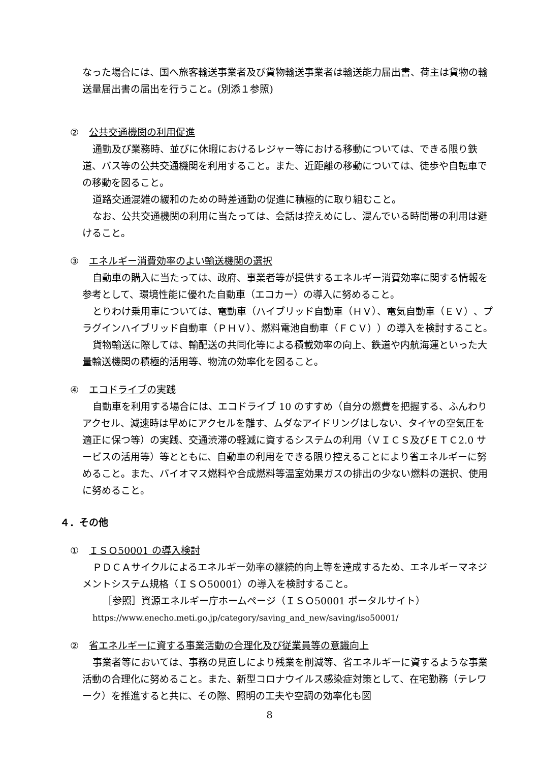なった場合には、国へ旅客輸送事業者及び貨物輸送事業者は輸送能力届出書、荷主は貨物の輸送量届出書の届出を行うこと。(別添１参照)
② 公共交通機関の利用促進
通勤及び業務時、並びに休暇におけるレジャー等における移動については、できる限り鉄道、バス等の公共交通機関を利用すること。また、近距離の移動については、徒歩や自転車での移動を図ること。
道路交通混雑の緩和のための時差通勤の促進に積極的に取り組むこと。
なお、公共交通機関の利用に当たっては、会話は控えめにし、混んでいる時間帯の利用は避けること。
③ エネルギー消費効率のよい輸送機関の選択
自動車の購入に当たっては、政府、事業者等が提供するエネルギー消費効率に関する情報を参考として、環境性能に優れた自動車（エコカー）の導入に努めること。
とりわけ乗用車については、電動車（ハイブリッド自動車（ＨＶ）、電気自動車（ＥＶ）、プラグインハイブリッド自動車（ＰＨＶ）、燃料電池自動車（ＦＣＶ））の導入を検討すること。
貨物輸送に際しては、輸配送の共同化等による積載効率の向上、鉄道や内航海運といった大量輸送機関の積極的活用等、物流の効率化を図ること。
④ エコドライブの実践
自動車を利用する場合には、エコドライブ 10 のすすめ（自分の燃費を把握する、ふんわりアクセル、減速時は早めにアクセルを離す、ムダなアイドリングはしない、タイヤの空気圧を適正に保つ等）の実践、交通渋滞の軽減に資するシステムの利用（ＶＩＣＳ及びＥＴＣ2.0 サービスの活用等）等とともに、自動車の利用をできる限り控えることにより省エネルギーに努めること。また、バイオマス燃料や合成燃料等温室効果ガスの排出の少ない燃料の選択、使用に努めること。
４．その他
① ＩＳＯ50001 の導入検討
ＰＤＣＡサイクルによるエネルギー効率の継続的向上等を達成するため、エネルギーマネジメントシステム規格（ＩＳＯ50001）の導入を検討すること。
［参照］資源エネルギー庁ホームページ（ＩＳＯ50001 ポータルサイト）
https://www.enecho.meti.go.jp/category/saving_and_new/saving/iso50001/
② 省エネルギーに資する事業活動の合理化及び従業員等の意識向上
事業者等においては、事務の見直しにより残業を削減等、省エネルギーに資するような事業活動の合理化に努めること。また、新型コロナウイルス感染症対策として、在宅勤務（テレワーク）を推進すると共に、その際、照明の工夫や空調の効率化も図
8